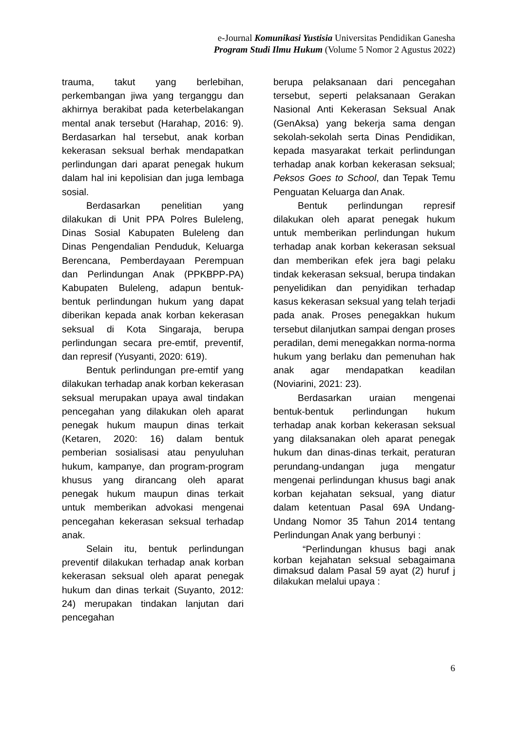e-Journal Komunikasi Yustisia Universitas Pendidikan Ganesha
Program Studi Ilmu Hukum (Volume 5 Nomor 2 Agustus 2022)
trauma, takut yang berlebihan, perkembangan jiwa yang terganggu dan akhirnya berakibat pada keterbelakangan mental anak tersebut (Harahap, 2016: 9). Berdasarkan hal tersebut, anak korban kekerasan seksual berhak mendapatkan perlindungan dari aparat penegak hukum dalam hal ini kepolisian dan juga lembaga sosial.
Berdasarkan penelitian yang dilakukan di Unit PPA Polres Buleleng, Dinas Sosial Kabupaten Buleleng dan Dinas Pengendalian Penduduk, Keluarga Berencana, Pemberdayaan Perempuan dan Perlindungan Anak (PPKBPP-PA) Kabupaten Buleleng, adapun bentuk-bentuk perlindungan hukum yang dapat diberikan kepada anak korban kekerasan seksual di Kota Singaraja, berupa perlindungan secara pre-emtif, preventif, dan represif (Yusyanti, 2020: 619).
Bentuk perlindungan pre-emtif yang dilakukan terhadap anak korban kekerasan seksual merupakan upaya awal tindakan pencegahan yang dilakukan oleh aparat penegak hukum maupun dinas terkait (Ketaren, 2020: 16) dalam bentuk pemberian sosialisasi atau penyuluhan hukum, kampanye, dan program-program khusus yang dirancang oleh aparat penegak hukum maupun dinas terkait untuk memberikan advokasi mengenai pencegahan kekerasan seksual terhadap anak.
Selain itu, bentuk perlindungan preventif dilakukan terhadap anak korban kekerasan seksual oleh aparat penegak hukum dan dinas terkait (Suyanto, 2012: 24) merupakan tindakan lanjutan dari pencegahan
berupa pelaksanaan dari pencegahan tersebut, seperti pelaksanaan Gerakan Nasional Anti Kekerasan Seksual Anak (GenAksa) yang bekerja sama dengan sekolah-sekolah serta Dinas Pendidikan, kepada masyarakat terkait perlindungan terhadap anak korban kekerasan seksual; Peksos Goes to School, dan Tepak Temu Penguatan Keluarga dan Anak.
Bentuk perlindungan represif dilakukan oleh aparat penegak hukum untuk memberikan perlindungan hukum terhadap anak korban kekerasan seksual dan memberikan efek jera bagi pelaku tindak kekerasan seksual, berupa tindakan penyelidikan dan penyidikan terhadap kasus kekerasan seksual yang telah terjadi pada anak. Proses penegakkan hukum tersebut dilanjutkan sampai dengan proses peradilan, demi menegakkan norma-norma hukum yang berlaku dan pemenuhan hak anak agar mendapatkan keadilan (Noviarini, 2021: 23).
Berdasarkan uraian mengenai bentuk-bentuk perlindungan hukum terhadap anak korban kekerasan seksual yang dilaksanakan oleh aparat penegak hukum dan dinas-dinas terkait, peraturan perundang-undangan juga mengatur mengenai perlindungan khusus bagi anak korban kejahatan seksual, yang diatur dalam ketentuan Pasal 69A Undang-Undang Nomor 35 Tahun 2014 tentang Perlindungan Anak yang berbunyi :
“Perlindungan khusus bagi anak korban kejahatan seksual sebagaimana dimaksud dalam Pasal 59 ayat (2) huruf j dilakukan melalui upaya :
6